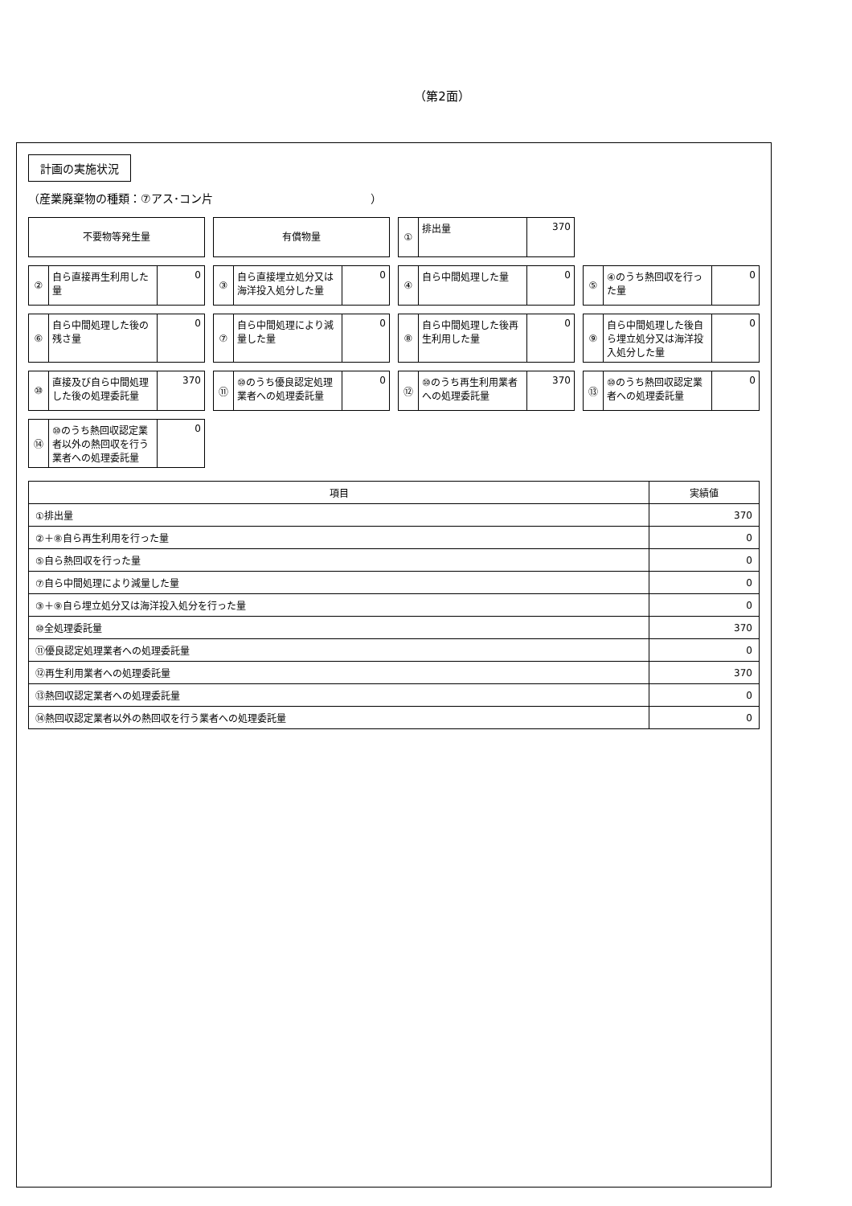（第2面）
計画の実施状況
（産業廃棄物の種類：⑦アス･コン片　　　　　　　　　　　　　　）
不要物等発生量
有償物量
① 排出量 370
② 自ら直接再生利用した量 0
③ 自ら直接埋立処分又は海洋投入処分した量 0
④ 自ら中間処理した量 0
⑤ ④のうち熱回収を行った量 0
⑥ 自ら中間処理した後の残さ量 0
⑦ 自ら中間処理により減量した量 0
⑧ 自ら中間処理した後再生利用した量 0
⑨ 自ら中間処理した後自ら埋立処分又は海洋投入処分した量 0
⑩ 直接及び自ら中間処理した後の処理委託量 370
⑪ ⑩のうち優良認定処理業者への処理委託量 0
⑫ ⑩のうち再生利用業者への処理委託量 370
⑬ ⑩のうち熱回収認定業者への処理委託量 0
⑭ ⑩のうち熱回収認定業者以外の熱回収を行う業者への処理委託量 0
| 項目 | 実績値 |
| --- | --- |
| ①排出量 | 370 |
| ②＋⑧自ら再生利用を行った量 | 0 |
| ⑤自ら熱回収を行った量 | 0 |
| ⑦自ら中間処理により減量した量 | 0 |
| ③＋⑨自ら埋立処分又は海洋投入処分を行った量 | 0 |
| ⑩全処理委託量 | 370 |
| ⑪優良認定処理業者への処理委託量 | 0 |
| ⑫再生利用業者への処理委託量 | 370 |
| ⑬熱回収認定業者への処理委託量 | 0 |
| ⑭熱回収認定業者以外の熱回収を行う業者への処理委託量 | 0 |